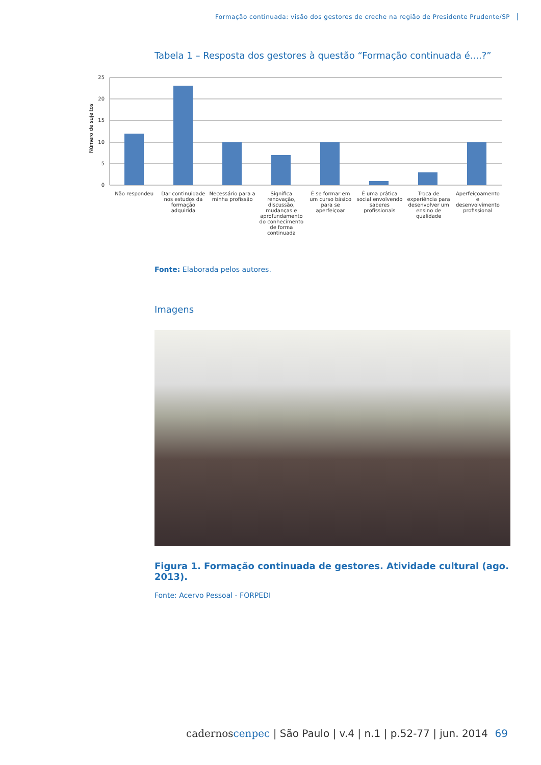Formação continuada: visão dos gestores de creche na região de Presidente Prudente/SP
Tabela 1 – Resposta dos gestores à questão “Formação continuada é....?”
Número de sujeitos
25
20
15
10
5
0
Não respondeu Dar continuidade nos estudos da formação adquirida
Necessário para a minha profissão
Significa renovação, discussão, mudanças e aprofundamento do conhecimento de forma continuada
É se formar em um curso básico para se aperfeiçoar
É uma prática social envolvendo saberes profissionais
Troca de experiência para desenvolver um ensino de qualidade
Aperfeiçoamento e desenvolvimento profissional
Fonte: Elaborada pelos autores.
Imagens
Figura 1. Formação continuada de gestores. Atividade cultural (ago. 2013).
Fonte: Acervo Pessoal - FORPEDI
cadernoscenpec | São Paulo | v.4 | n.1 | p.52-77 | jun. 2014
69